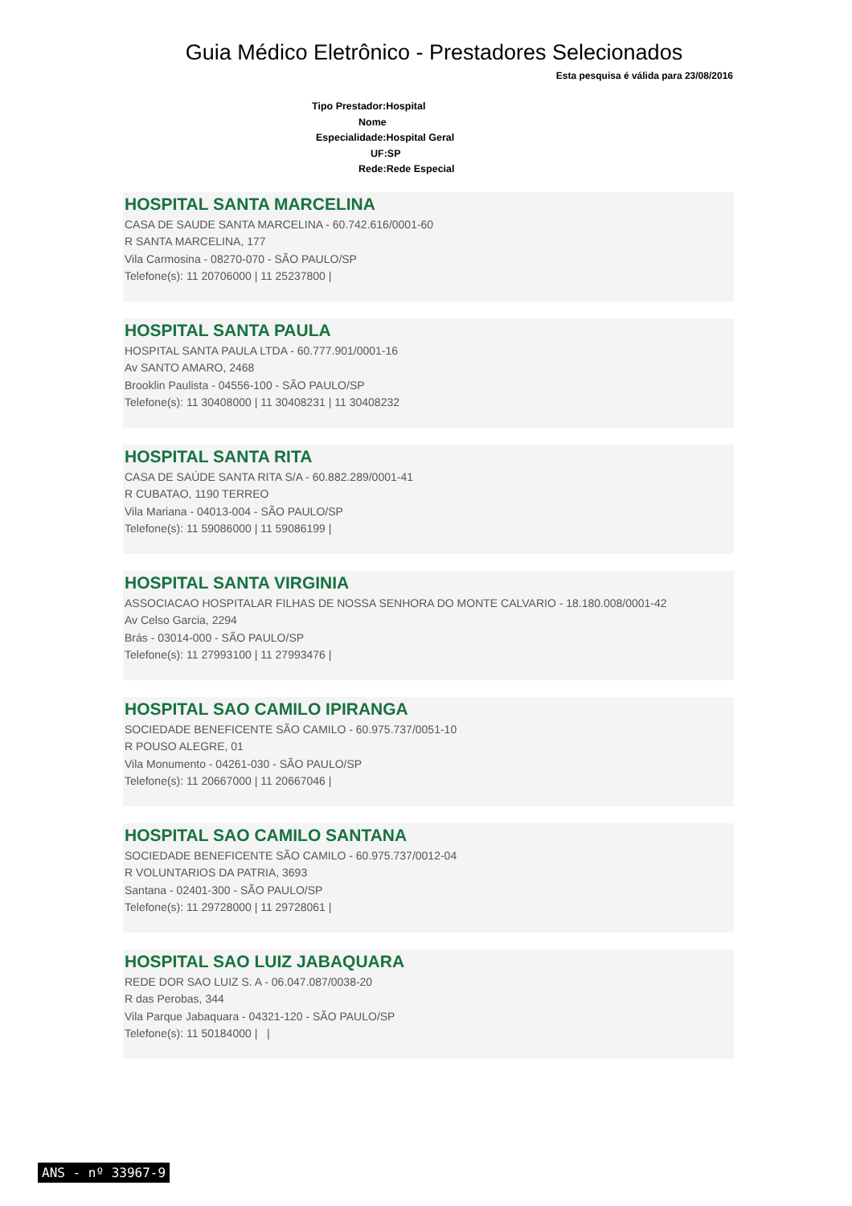Guia Médico Eletrônico - Prestadores Selecionados
Esta pesquisa é válida para 23/08/2016
Tipo Prestador:Hospital
Nome
Especialidade:Hospital Geral
UF:SP
Rede:Rede Especial
HOSPITAL SANTA MARCELINA
CASA DE SAUDE SANTA MARCELINA - 60.742.616/0001-60
R SANTA MARCELINA, 177
Vila Carmosina - 08270-070 - SÃO PAULO/SP
Telefone(s): 11 20706000 | 11 25237800 |
HOSPITAL SANTA PAULA
HOSPITAL SANTA PAULA LTDA - 60.777.901/0001-16
Av SANTO AMARO, 2468
Brooklin Paulista - 04556-100 - SÃO PAULO/SP
Telefone(s): 11 30408000 | 11 30408231 | 11 30408232
HOSPITAL SANTA RITA
CASA DE SAÚDE SANTA RITA S/A - 60.882.289/0001-41
R CUBATAO, 1190 TERREO
Vila Mariana - 04013-004 - SÃO PAULO/SP
Telefone(s): 11 59086000 | 11 59086199 |
HOSPITAL SANTA VIRGINIA
ASSOCIACAO HOSPITALAR FILHAS DE NOSSA SENHORA DO MONTE CALVARIO - 18.180.008/0001-42
Av Celso Garcia, 2294
Brás - 03014-000 - SÃO PAULO/SP
Telefone(s): 11 27993100 | 11 27993476 |
HOSPITAL SAO CAMILO IPIRANGA
SOCIEDADE BENEFICENTE SÃO CAMILO - 60.975.737/0051-10
R POUSO ALEGRE, 01
Vila Monumento - 04261-030 - SÃO PAULO/SP
Telefone(s): 11 20667000 | 11 20667046 |
HOSPITAL SAO CAMILO SANTANA
SOCIEDADE BENEFICENTE SÃO CAMILO - 60.975.737/0012-04
R VOLUNTARIOS DA PATRIA, 3693
Santana - 02401-300 - SÃO PAULO/SP
Telefone(s): 11 29728000 | 11 29728061 |
HOSPITAL SAO LUIZ JABAQUARA
REDE DOR SAO LUIZ S. A - 06.047.087/0038-20
R das Perobas, 344
Vila Parque Jabaquara - 04321-120 - SÃO PAULO/SP
Telefone(s): 11 50184000 | |
ANS - nº 33967-9